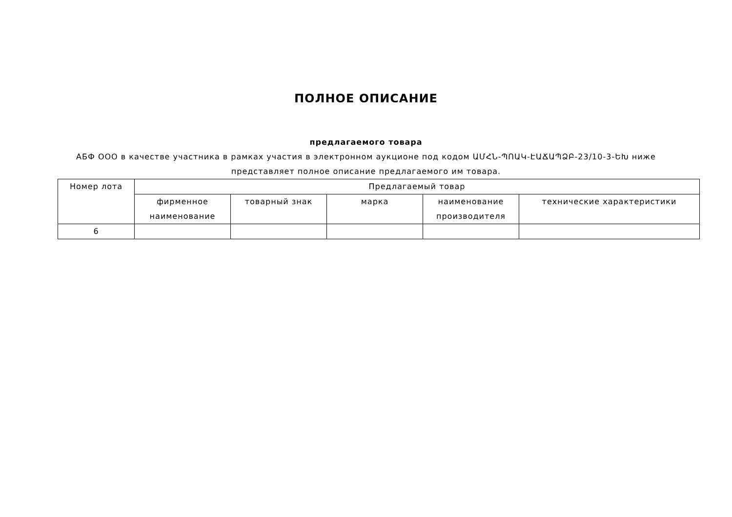ПОЛНОЕ ОПИСАНИЕ
предлагаемого товара
АБФ ООО в качестве участника в рамках участия в электронном аукционе под кодом ԱՄՀՆ-ՊՈԱԿ-ԷԱՃԱՊՁԲ-23/10-3-ԵԽ ниже представляет полное описание предлагаемого им товара.
| Номер лота | Предлагаемый товар | | | | |
| --- | --- | --- | --- | --- | --- |
| | фирменное наименование | товарный знак | марка | наименование производителя | технические характеристики |
| 6 | | | | | |